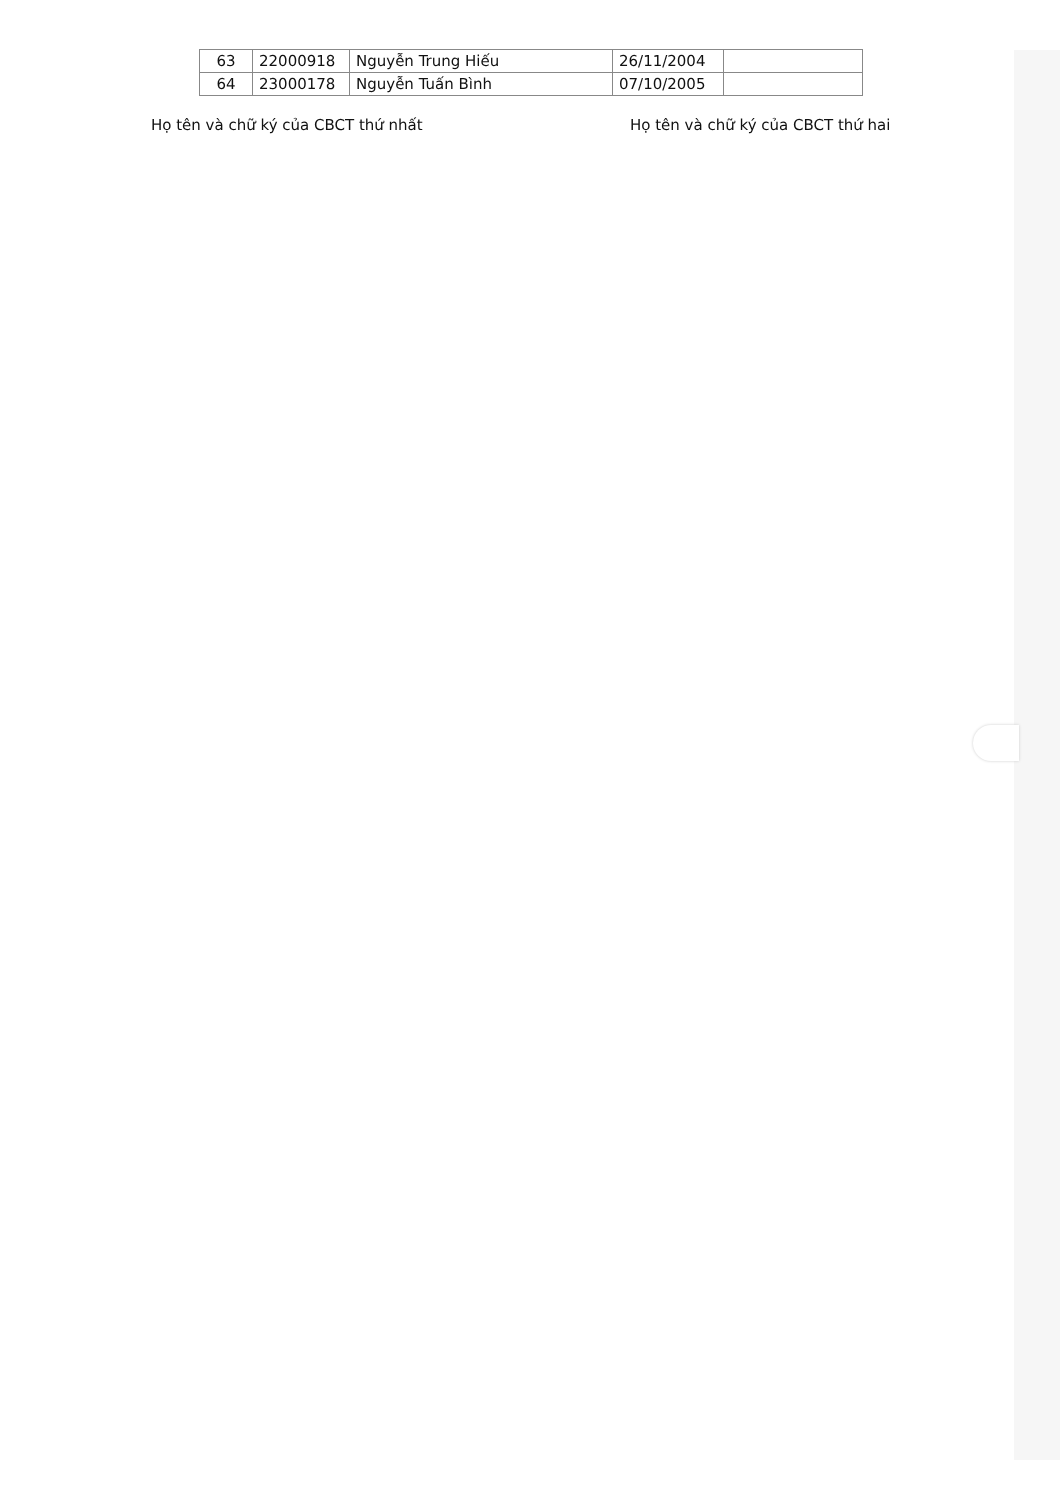| 63 | 22000918 | Nguyễn Trung Hiếu | 26/11/2004 | |
| 64 | 23000178 | Nguyễn Tuấn Bình | 07/10/2005 | |
Họ tên và chữ ký của CBCT thứ nhất Họ tên và chữ ký của CBCT thứ hai